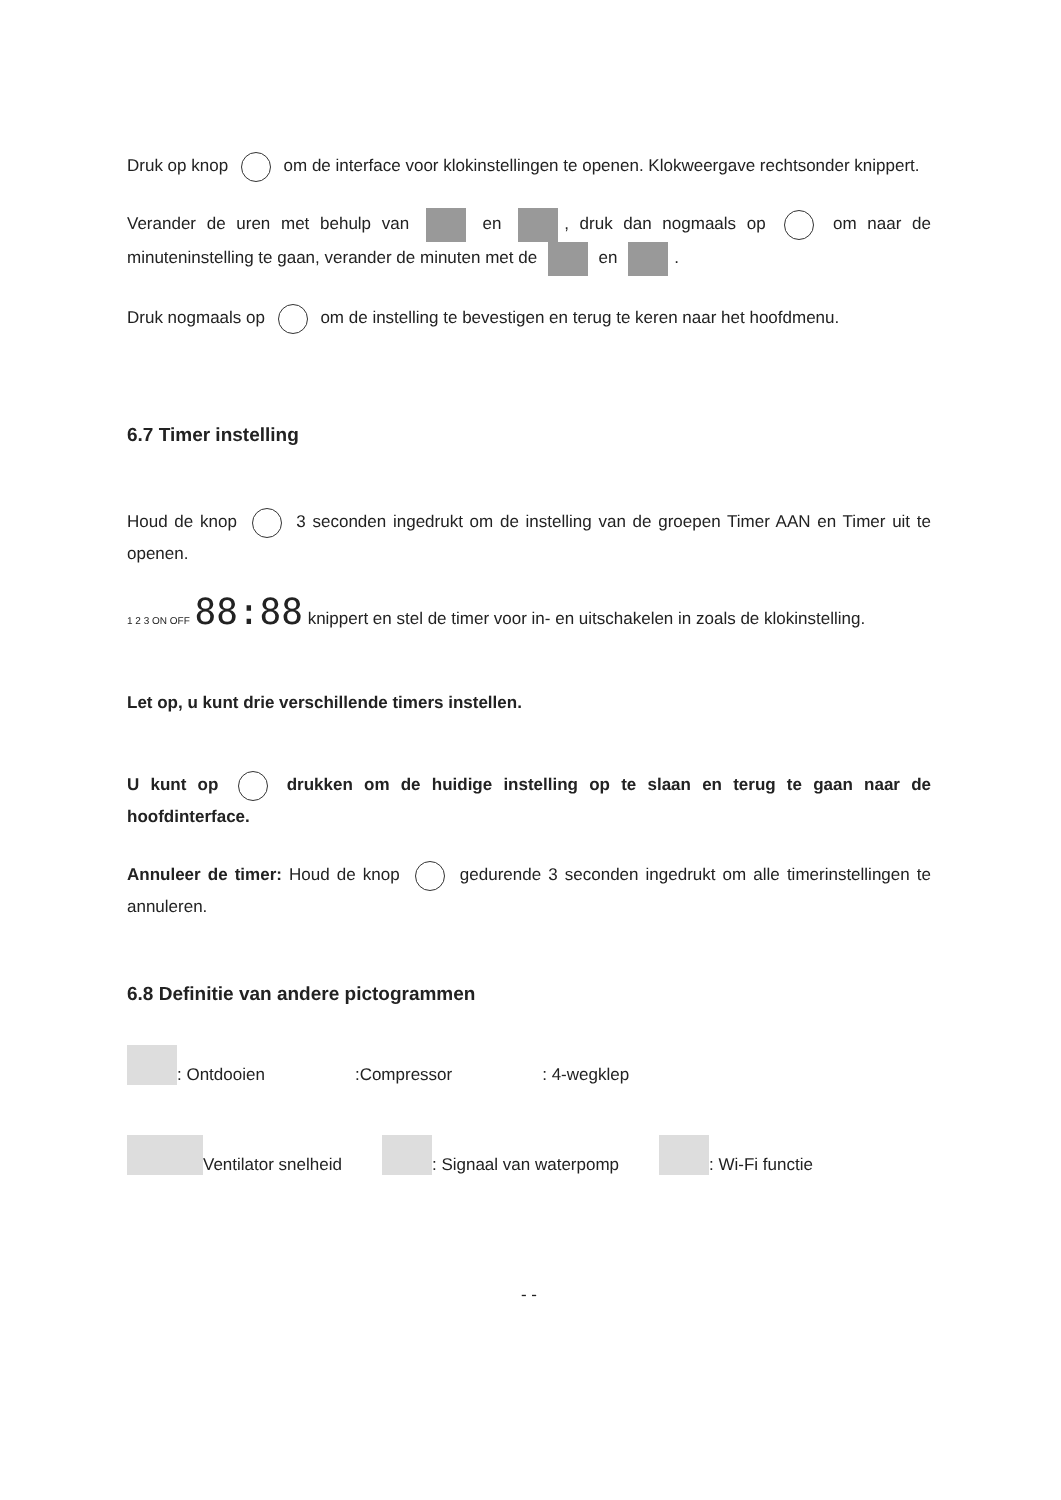Druk op knop om de interface voor klokinstellingen te openen. Klokweergave rechtsonder knippert.
Verander de uren met behulp van en , druk dan nogmaals op om naar de minuteninstelling te gaan, verander de minuten met de en .
Druk nogmaals op om de instelling te bevestigen en terug te keren naar het hoofdmenu.
6.7 Timer instelling
Houd de knop 3 seconden ingedrukt om de instelling van de groepen Timer AAN en Timer uit te openen.
1 2 3 ON OFF 88:88 knippert en stel de timer voor in- en uitschakelen in zoals de klokinstelling.
Let op, u kunt drie verschillende timers instellen.
U kunt op drukken om de huidige instelling op te slaan en terug te gaan naar de hoofdinterface.
Annuleer de timer: Houd de knop gedurende 3 seconden ingedrukt om alle timerinstellingen te annuleren.
6.8 Definitie van andere pictogrammen
: Ontdooien :Compressor : 4-wegklep
Ventilator snelheid : Signaal van waterpomp : Wi-Fi functie
- -